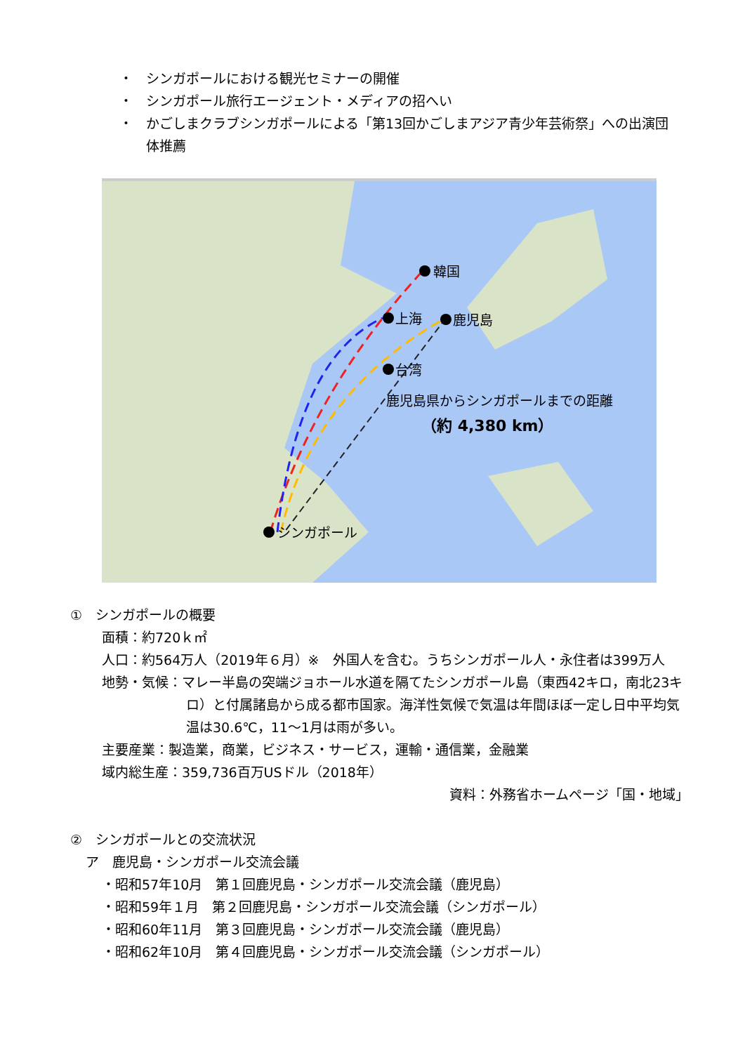・　シンガポールにおける観光セミナーの開催
・　シンガポール旅行エージェント・メディアの招へい
・　かごしまクラブシンガポールによる「第13回かごしまアジア青少年芸術祭」への出演団体推薦
韓国
上海
鹿児島
台湾
シンガポール
鹿児島県からシンガポールまでの距離
（約 4,380 km）
①　シンガポールの概要
面積：約720ｋ㎡
人口：約564万人（2019年６月）※　外国人を含む。うちシンガポール人・永住者は399万人
地勢・気候：マレー半島の突端ジョホール水道を隔てたシンガポール島（東西42キロ，南北23キロ）と付属諸島から成る都市国家。海洋性気候で気温は年間ほぼ一定し日中平均気温は30.6℃，11～1月は雨が多い。
主要産業：製造業，商業，ビジネス・サービス，運輸・通信業，金融業
域内総生産：359,736百万USドル（2018年）
資料：外務省ホームページ「国・地域」
②　シンガポールとの交流状況
ア　鹿児島・シンガポール交流会議
・昭和57年10月　第１回鹿児島・シンガポール交流会議（鹿児島）
・昭和59年１月　第２回鹿児島・シンガポール交流会議（シンガポール）
・昭和60年11月　第３回鹿児島・シンガポール交流会議（鹿児島）
・昭和62年10月　第４回鹿児島・シンガポール交流会議（シンガポール）